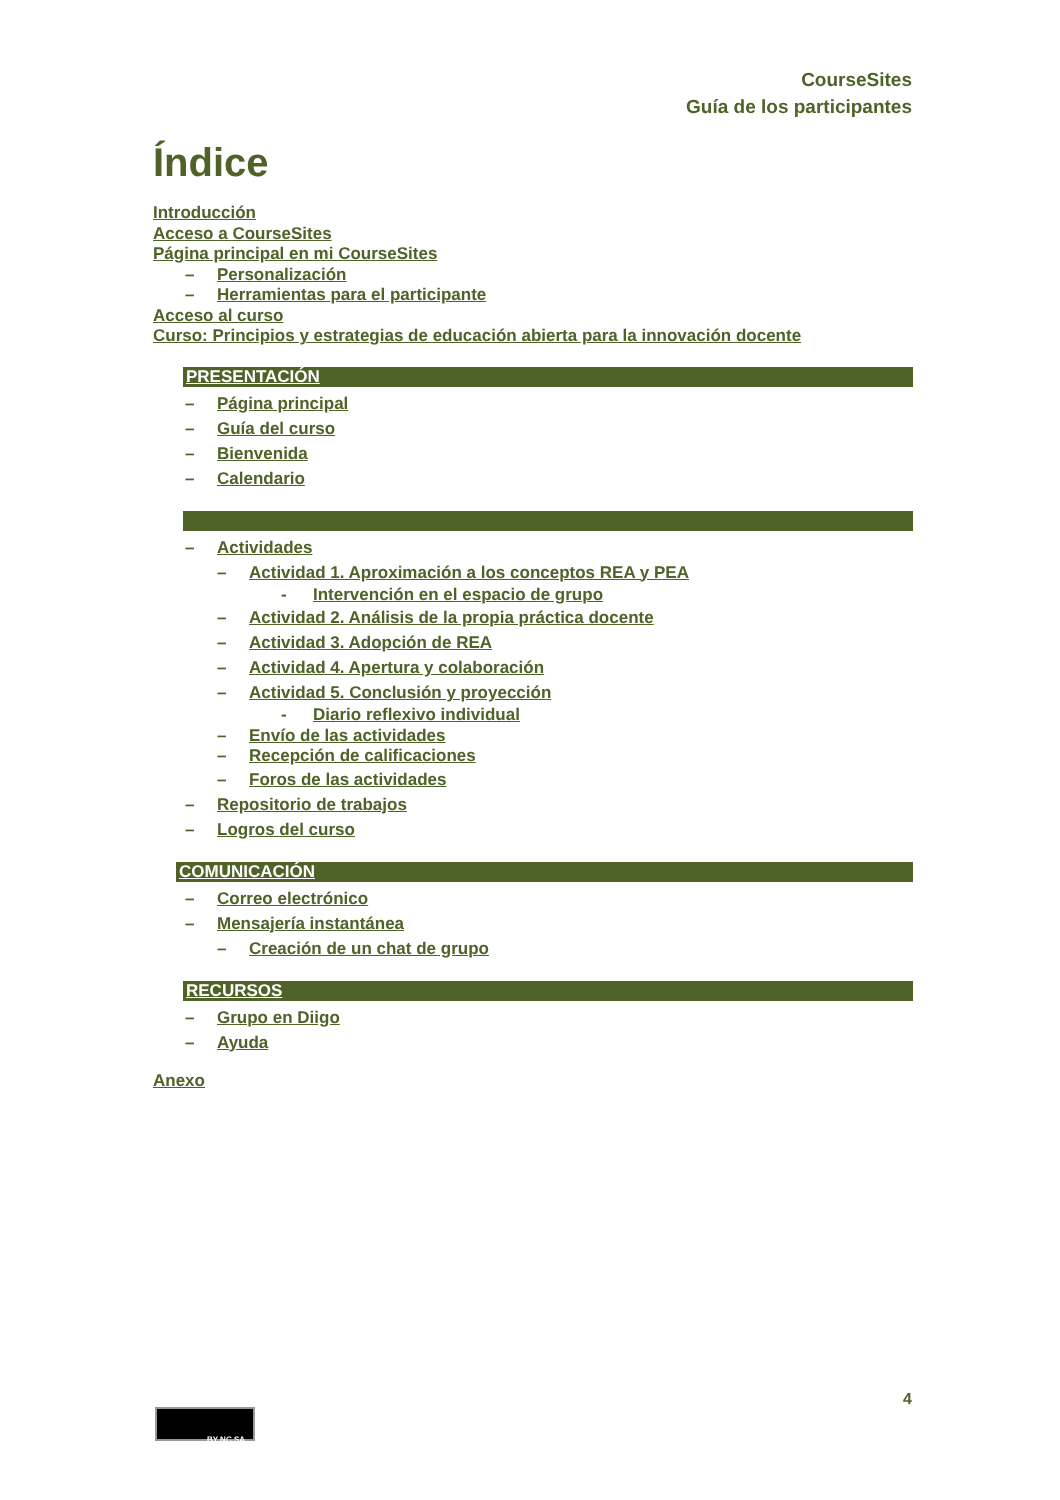CourseSites
Guía de los participantes
Índice
Introducción
Acceso a CourseSites
Página principal en mi CourseSites
– Personalización
– Herramientas para el participante
Acceso al curso
Curso: Principios y estrategias de educación abierta para la innovación docente
PRESENTACIÓN
– Página principal
– Guía del curso
– Bienvenida
– Calendario
– Actividades
– Actividad 1. Aproximación a los conceptos REA y PEA
- Intervención en el espacio de grupo
– Actividad 2. Análisis de la propia práctica docente
– Actividad 3. Adopción de REA
– Actividad 4. Apertura y colaboración
– Actividad 5. Conclusión y proyección
- Diario reflexivo individual
– Envío de las actividades
– Recepción de calificaciones
– Foros de las actividades
– Repositorio de trabajos
– Logros del curso
COMUNICACIÓN
– Correo electrónico
– Mensajería instantánea
– Creación de un chat de grupo
RECURSOS
– Grupo en Diigo
– Ayuda
Anexo
4
BY NC SA